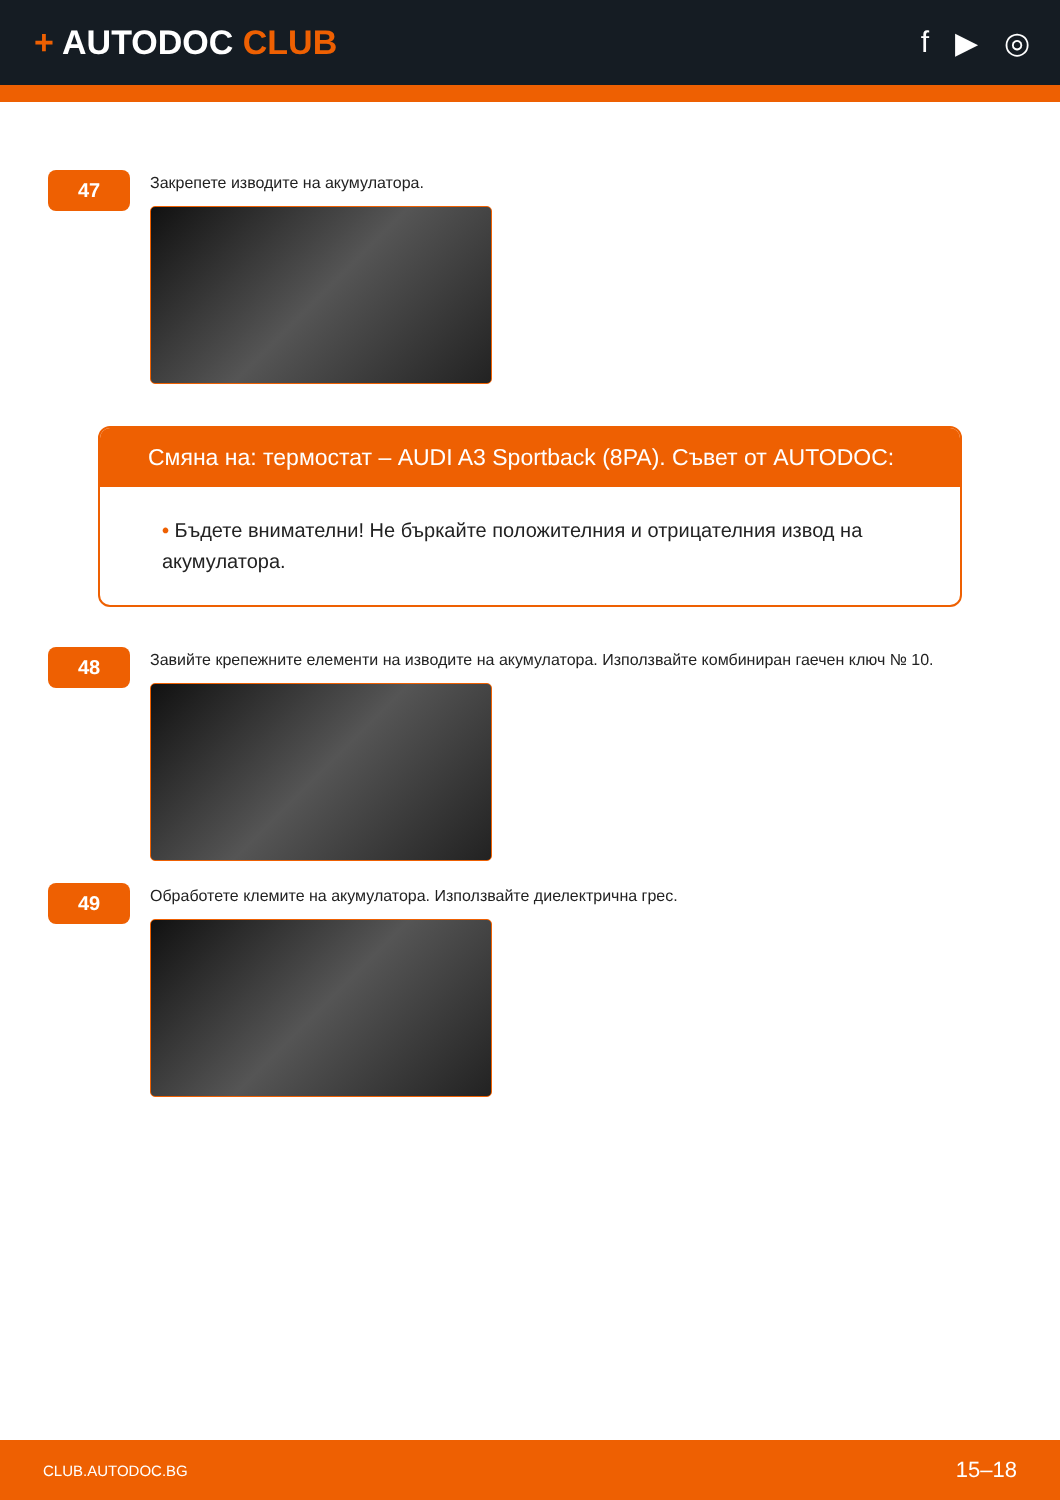+ AUTODOC CLUB f ▶ ◎
47
Закрепете изводите на акумулатора.
Смяна на: термостат – AUDI A3 Sportback (8PA). Съвет от AUTODOC:
• Бъдете внимателни! Не бъркайте положителния и отрицателния извод на акумулатора.
48
Завийте крепежните елементи на изводите на акумулатора. Използвайте комбиниран гаечен ключ № 10.
49
Обработете клемите на акумулатора. Използвайте диелектрична грес.
CLUB.AUTODOC.BG 15–18